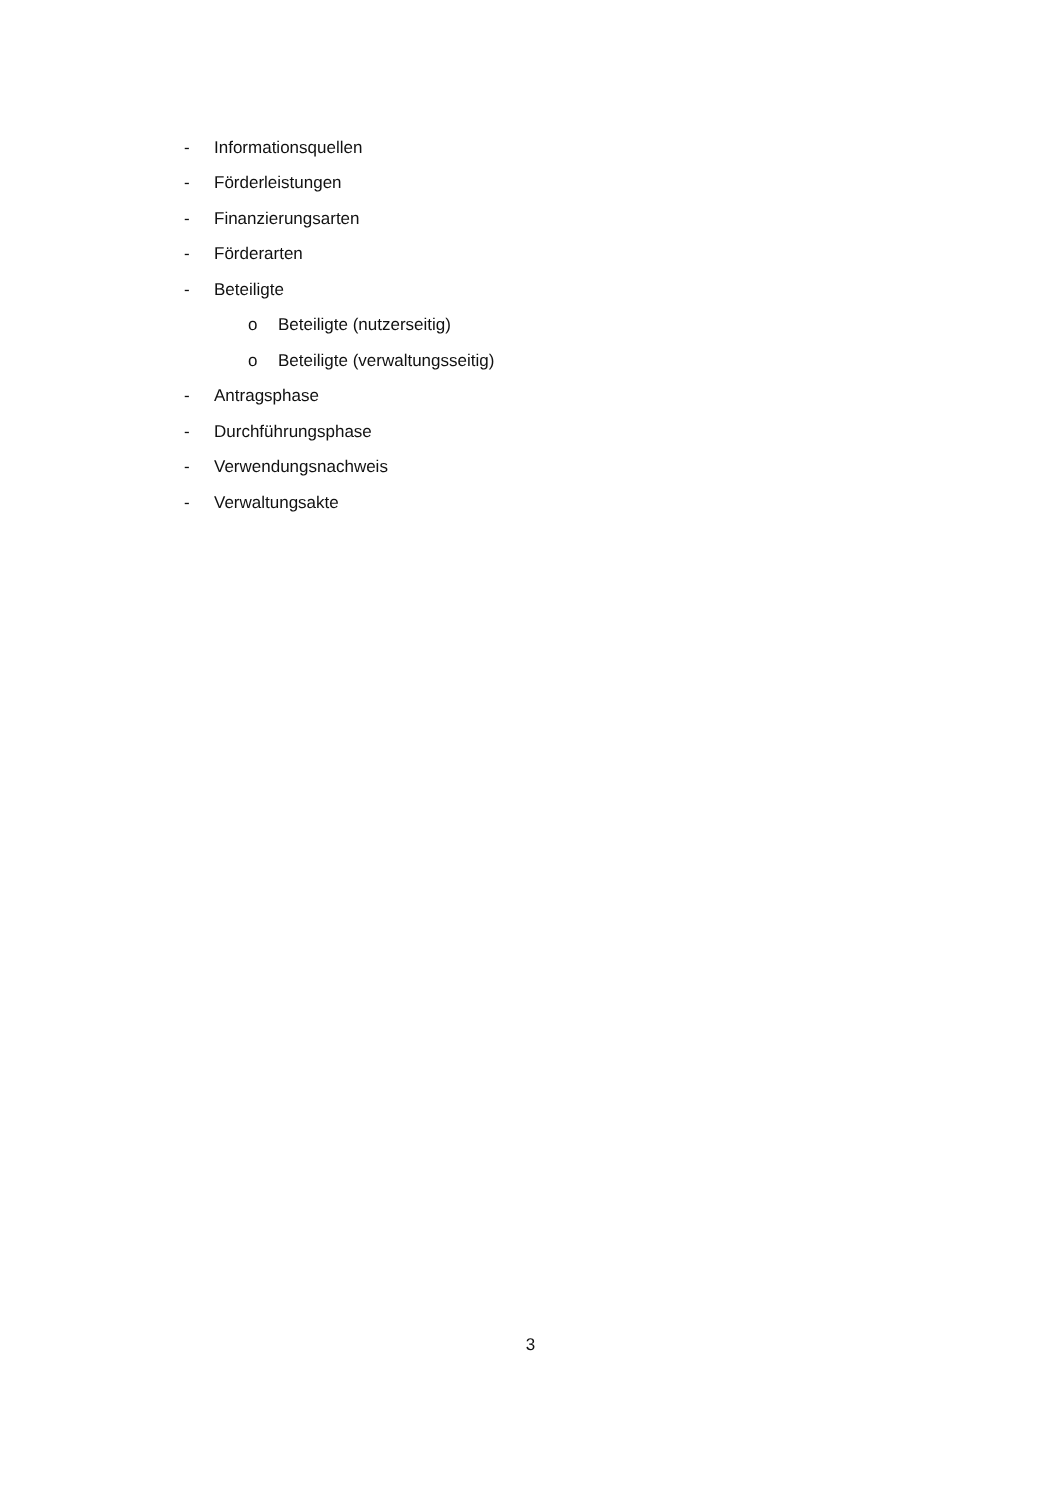- Informationsquellen
- Förderleistungen
- Finanzierungsarten
- Förderarten
- Beteiligte
o Beteiligte (nutzerseitig)
o Beteiligte (verwaltungsseitig)
- Antragsphase
- Durchführungsphase
- Verwendungsnachweis
- Verwaltungsakte
3